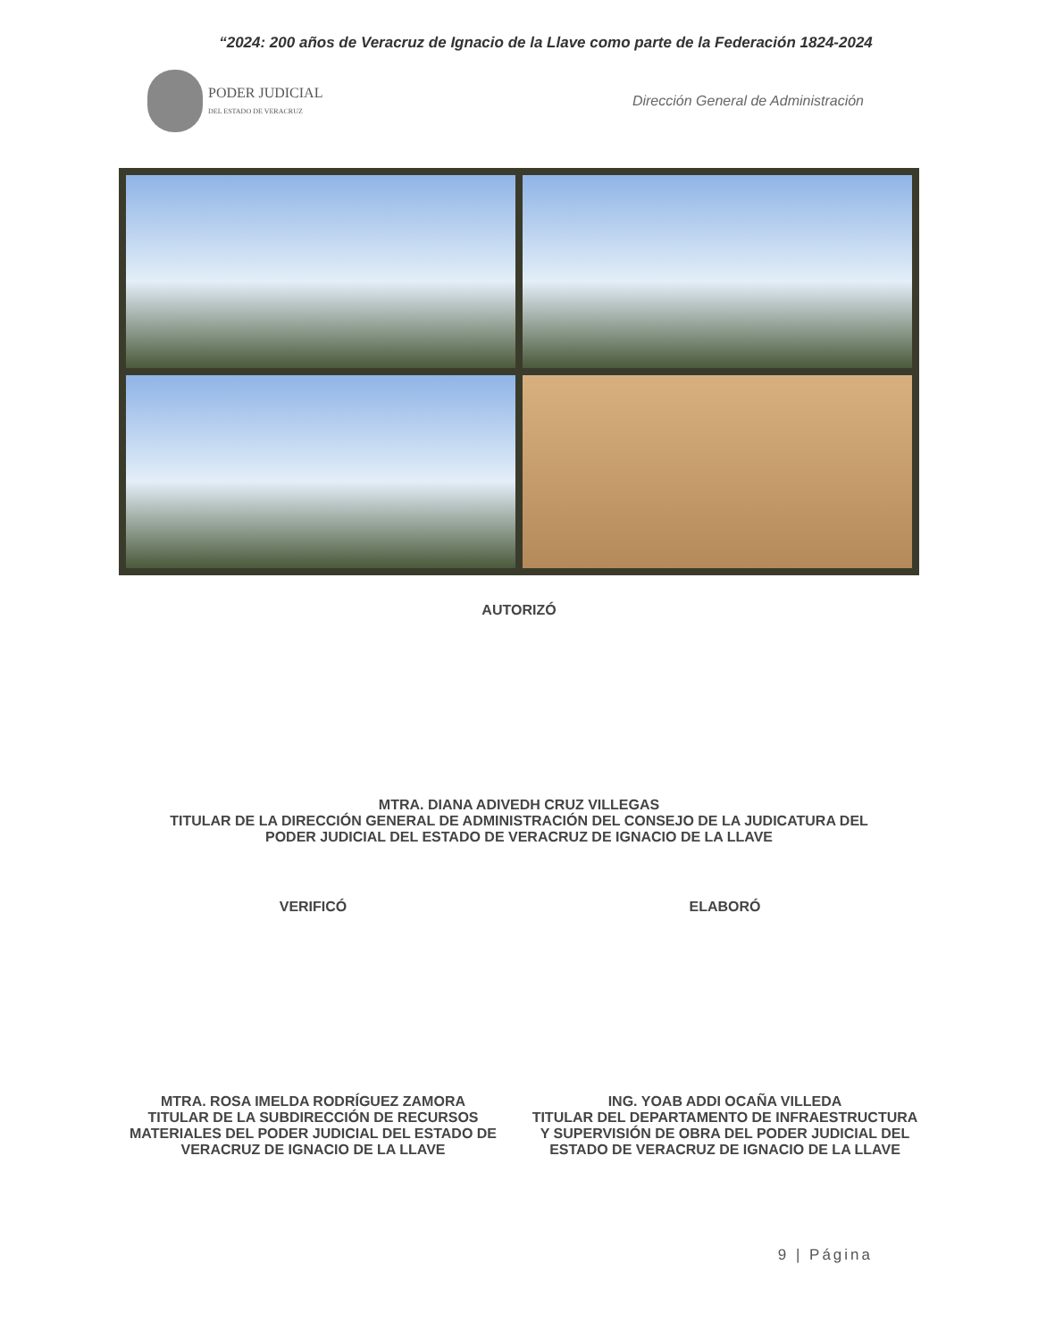“2024: 200 años de Veracruz de Ignacio de la Llave como parte de la Federación 1824-2024
PODER JUDICIAL
DEL ESTADO DE VERACRUZ
Dirección General de Administración
AUTORIZÓ
MTRA. DIANA ADIVEDH CRUZ VILLEGAS
TITULAR DE LA DIRECCIÓN GENERAL DE ADMINISTRACIÓN DEL CONSEJO DE LA JUDICATURA DEL
PODER JUDICIAL DEL ESTADO DE VERACRUZ DE IGNACIO DE LA LLAVE
VERIFICÓ
MTRA. ROSA IMELDA RODRÍGUEZ ZAMORA
TITULAR DE LA SUBDIRECCIÓN DE RECURSOS
MATERIALES DEL PODER JUDICIAL DEL ESTADO DE
VERACRUZ DE IGNACIO DE LA LLAVE
ELABORÓ
ING. YOAB ADDI OCAÑA VILLEDA
TITULAR DEL DEPARTAMENTO DE INFRAESTRUCTURA
Y SUPERVISIÓN DE OBRA DEL PODER JUDICIAL DEL
ESTADO DE VERACRUZ DE IGNACIO DE LA LLAVE
9 | Página